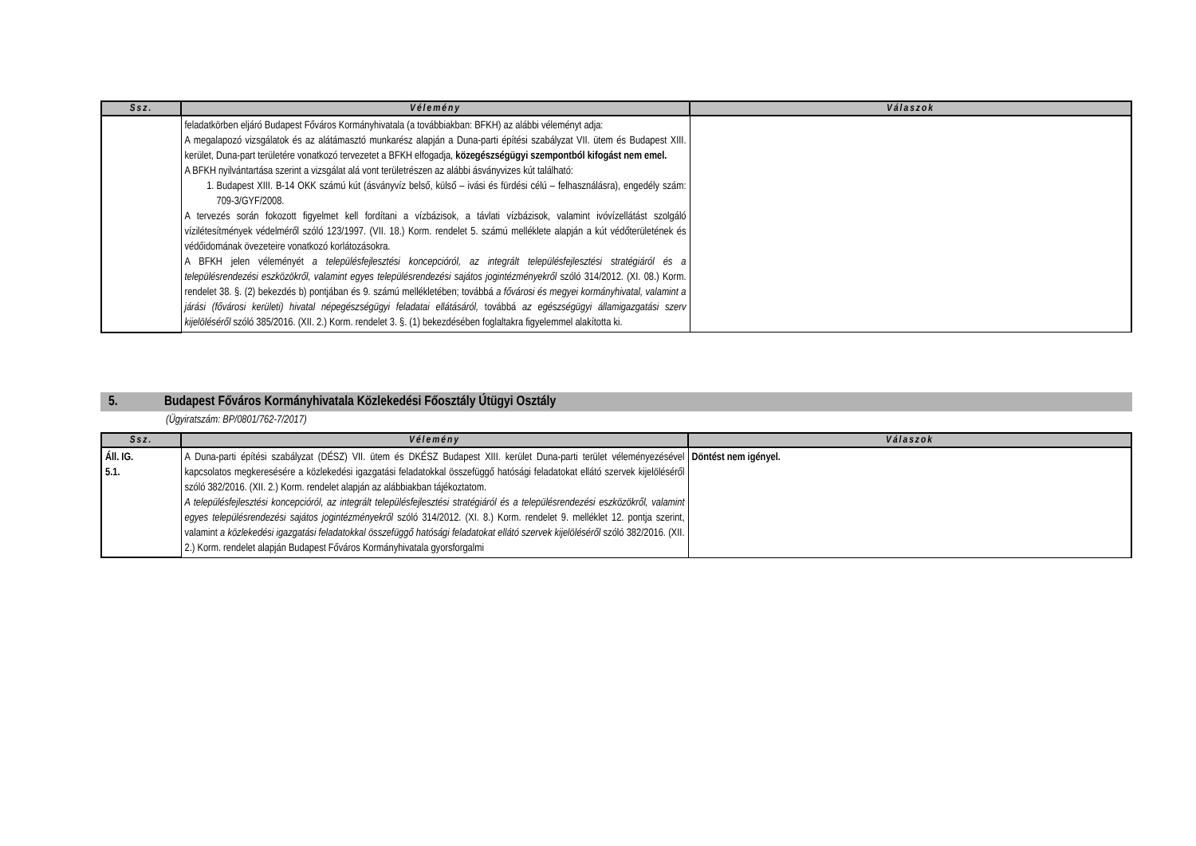| Ssz. | Vélemény | Válaszok |
| --- | --- | --- |
| | feladatkörben eljáró Budapest Főváros Kormányhivatala (a továbbiakban: BFKH) az alábbi véleményt adja: A megalapozó vizsgálatok és az alátámasztó munkarész alapján a Duna-parti építési szabályzat VII. ütem és Budapest XIII. kerület, Duna-part területére vonatkozó tervezetet a BFKH elfogadja, közegészségügyi szempontból kifogást nem emel. A BFKH nyilvántartása szerint a vizsgálat alá vont területrészen az alábbi ásványvizes kút található: 1. Budapest XIII. B-14 OKK számú kút (ásványvíz belső, külső – ivási és fürdési célú – felhasználásra), engedély szám: 709-3/GYF/2008. A tervezés során fokozott figyelmet kell fordítani a vízbázisok, a távlati vízbázisok, valamint ivóvízellátást szolgáló vízilétesítmények védelméről szóló 123/1997. (VII. 18.) Korm. rendelet 5. számú melléklete alapján a kút védőterületének és védőidomának övezeteire vonatkozó korlátozásokra. A BFKH jelen véleményét a településfejlesztési koncepcióról, az integrált településfejlesztési stratégiáról és a településrendezési eszközökről, valamint egyes településrendezési sajátos jogintézményekről szóló 314/2012. (XI. 08.) Korm. rendelet 38. §. (2) bekezdés b) pontjában és 9. számú mellékletében; továbbá a fővárosi és megyei kormányhivatal, valamint a járási (fővárosi kerületi) hivatal népegészségügyi feladatai ellátásáról, továbbá az egészségügyi államigazgatási szerv kijelöléséről szóló 385/2016. (XII. 2.) Korm. rendelet 3. §. (1) bekezdésében foglaltakra figyelemmel alakította ki. | |
5. Budapest Főváros Kormányhivatala Közlekedési Főosztály Útügyi Osztály
(Ügyiratszám: BP/0801/762-7/2017)
| Ssz. | Vélemény | Válaszok |
| --- | --- | --- |
| Áll. IG. 5.1. | A Duna-parti építési szabályzat (DÉSZ) VII. ütem és DKÉSZ Budapest XIII. kerület Duna-parti terület véleményezésével kapcsolatos megkeresésére a közlekedési igazgatási feladatokkal összefüggő hatósági feladatokat ellátó szervek kijelöléséről szóló 382/2016. (XII. 2.) Korm. rendelet alapján az alábbiakban tájékoztatom. A településfejlesztési koncepcióról, az integrált településfejlesztési stratégiáról és a településrendezési eszközökről, valamint egyes településrendezési sajátos jogintézményekről szóló 314/2012. (XI. 8.) Korm. rendelet 9. melléklet 12. pontja szerint, valamint a közlekedési igazgatási feladatokkal összefüggő hatósági feladatokat ellátó szervek kijelöléséről szóló 382/2016. (XII. 2.) Korm. rendelet alapján Budapest Főváros Kormányhivatala gyorsforgalmi | Döntést nem igényel. |